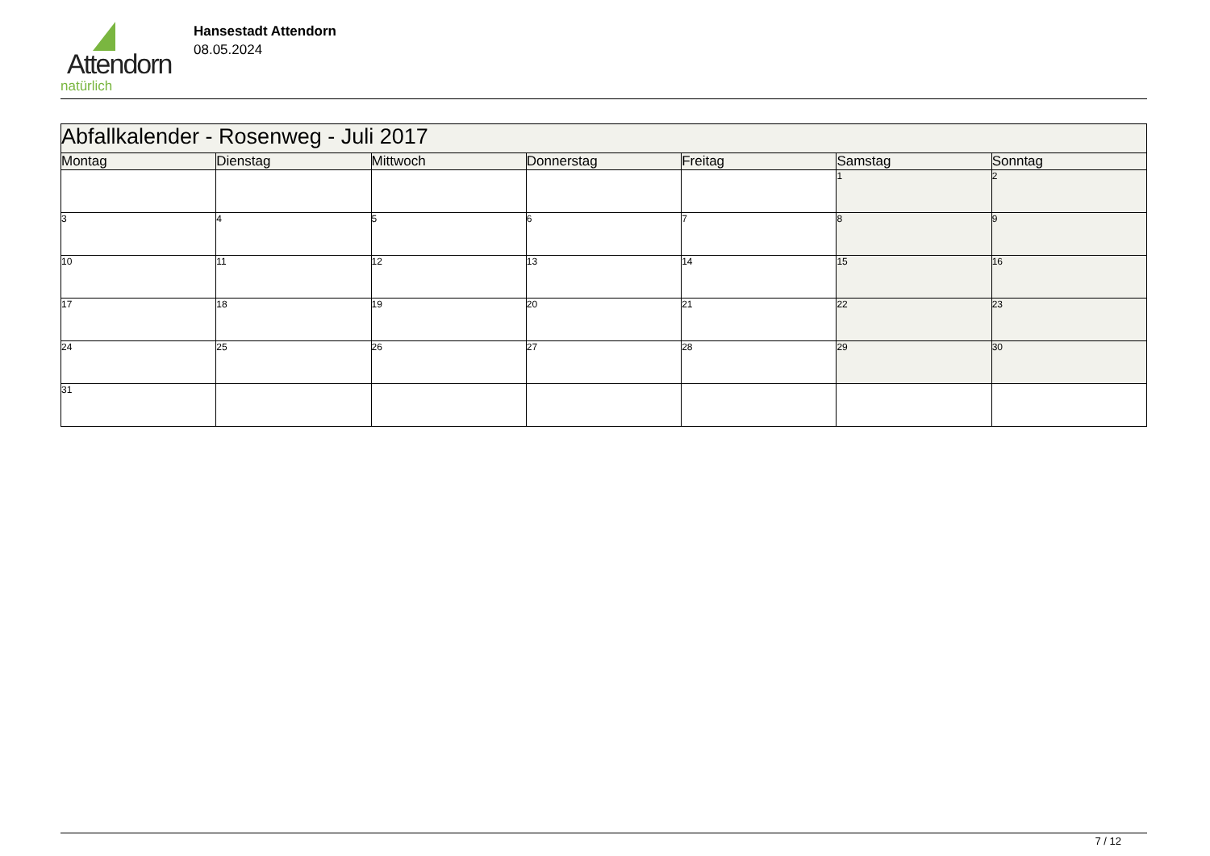Attendorn
natürlich
Hansestadt Attendorn
08.05.2024
| Abfallkalender - Rosenweg - Juli 2017 | | | | | | |
| --- | --- | --- | --- | --- | --- | --- |
| Montag | Dienstag | Mittwoch | Donnerstag | Freitag | Samstag | Sonntag |
| | | | | | 1 | 2 |
| 3 | 4 | 5 | 6 | 7 | 8 | 9 |
| 10 | 11 | 12 | 13 | 14 | 15 | 16 |
| 17 | 18 | 19 | 20 | 21 | 22 | 23 |
| 24 | 25 | 26 | 27 | 28 | 29 | 30 |
| 31 | | | | | | |
7 / 12